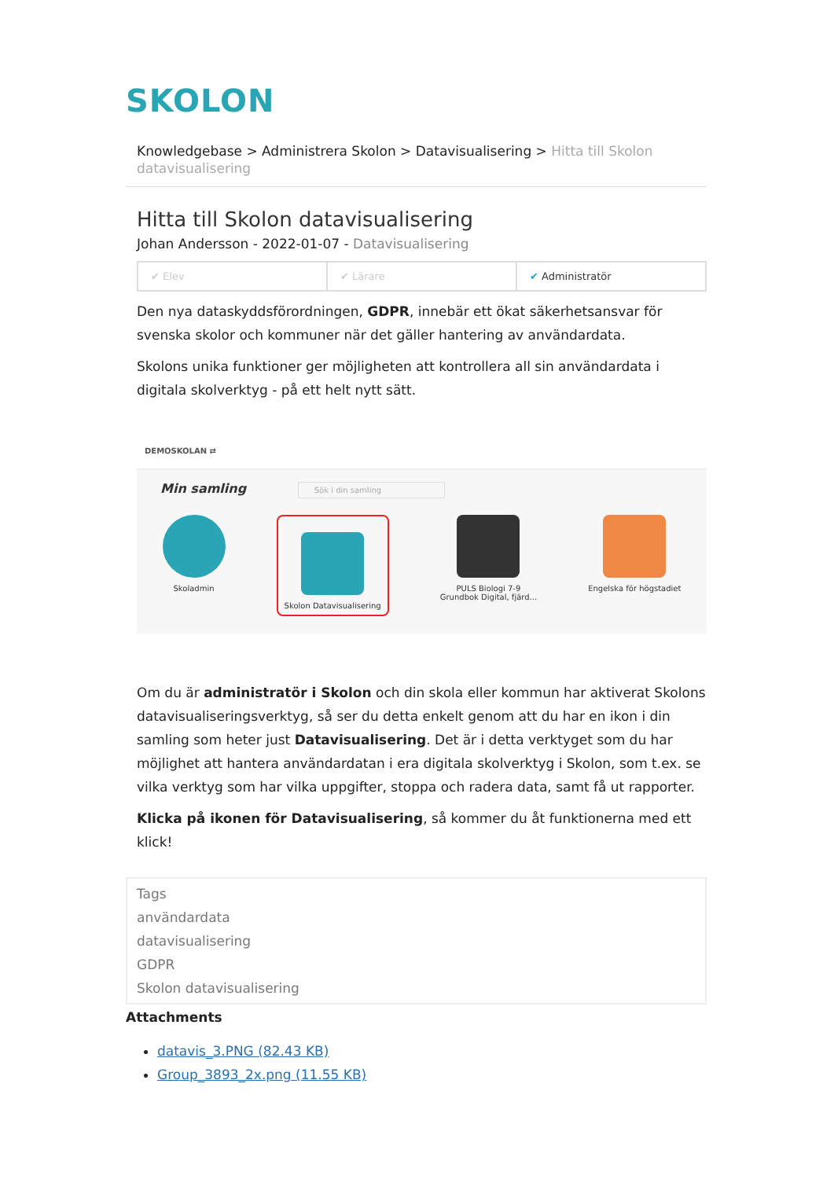SKOLON
Knowledgebase > Administrera Skolon > Datavisualisering > Hitta till Skolon datavisualisering
Hitta till Skolon datavisualisering
Johan Andersson - 2022-01-07 - Datavisualisering
✔ Elev ✔ Lärare ✔ Administratör
Den nya dataskyddsförordningen, GDPR, innebär ett ökat säkerhetsansvar för svenska skolor och kommuner när det gäller hantering av användardata.
Skolons unika funktioner ger möjligheten att kontrollera all sin användardata i digitala skolverktyg - på ett helt nytt sätt.
DEMOSKOLAN ⇄
Min samling Sök i din samling
Skoladmin
Skolon Datavisualisering
PULS Biologi 7-9
Grundbok Digital, fjärd...
Engelska för högstadiet
Om du är administratör i Skolon och din skola eller kommun har aktiverat Skolons datavisualiseringsverktyg, så ser du detta enkelt genom att du har en ikon i din samling som heter just Datavisualisering. Det är i detta verktyget som du har möjlighet att hantera användardatan i era digitala skolverktyg i Skolon, som t.ex. se vilka verktyg som har vilka uppgifter, stoppa och radera data, samt få ut rapporter.
Klicka på ikonen för Datavisualisering, så kommer du åt funktionerna med ett klick!
Tags
användardata
datavisualisering
GDPR
Skolon datavisualisering
Attachments
datavis_3.PNG (82.43 KB)
Group_3893_2x.png (11.55 KB)